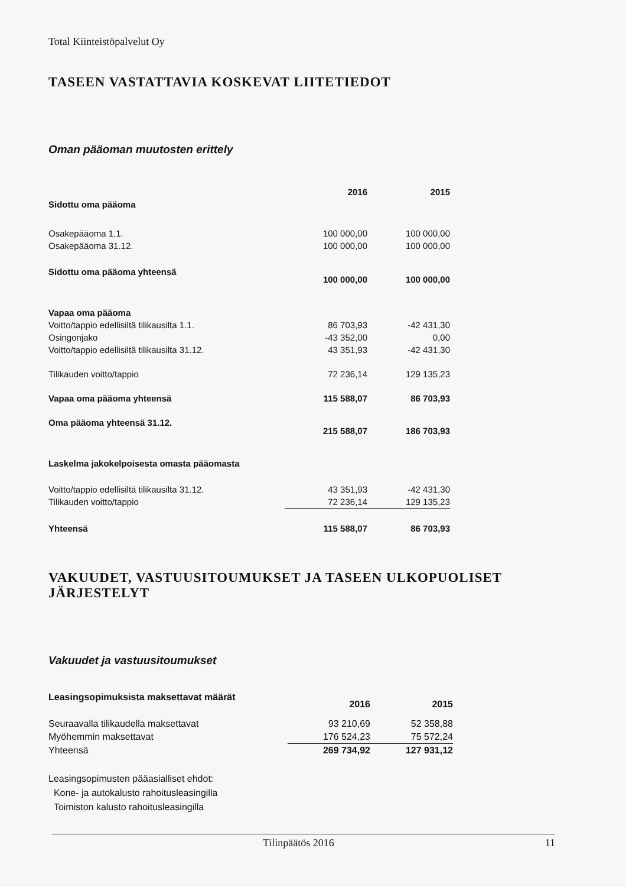Total Kiinteistöpalvelut Oy
TASEEN VASTATTAVIA KOSKEVAT LIITETIEDOT
Oman pääoman muutosten erittely
| | 2016 | 2015 |
| Sidottu oma pääoma | | |
| Osakepääoma 1.1. | 100 000,00 | 100 000,00 |
| Osakepääoma 31.12. | 100 000,00 | 100 000,00 |
| Sidottu oma pääoma yhteensä | 100 000,00 | 100 000,00 |
| Vapaa oma pääoma | | |
| Voitto/tappio edellisiltä tilikausilta 1.1. | 86 703,93 | -42 431,30 |
| Osingonjako | -43 352,00 | 0,00 |
| Voitto/tappio edellisiltä tilikausilta 31.12. | 43 351,93 | -42 431,30 |
| Tilikauden voitto/tappio | 72 236,14 | 129 135,23 |
| Vapaa oma pääoma yhteensä | 115 588,07 | 86 703,93 |
| Oma pääoma yhteensä 31.12. | 215 588,07 | 186 703,93 |
| Laskelma jakokelpoisesta omasta pääomasta | | |
| Voitto/tappio edellisiltä tilikausilta 31.12. | 43 351,93 | -42 431,30 |
| Tilikauden voitto/tappio | 72 236,14 | 129 135,23 |
| Yhteensä | 115 588,07 | 86 703,93 |
VAKUUDET, VASTUUSITOUMUKSET JA TASEEN ULKOPUOLISET JÄRJESTELYT
Vakuudet ja vastuusitoumukset
| Leasingsopimuksista maksettavat määrät | 2016 | 2015 |
| Seuraavalla tilikaudella maksettavat | 93 210,69 | 52 358,88 |
| Myöhemmin maksettavat | 176 524,23 | 75 572,24 |
| Yhteensä | 269 734,92 | 127 931,12 |
Leasingsopimusten pääasialliset ehdot:
Kone- ja autokalusto rahoitusleasingilla
Toimiston kalusto rahoitusleasingilla
Tilinpäätös 2016 11